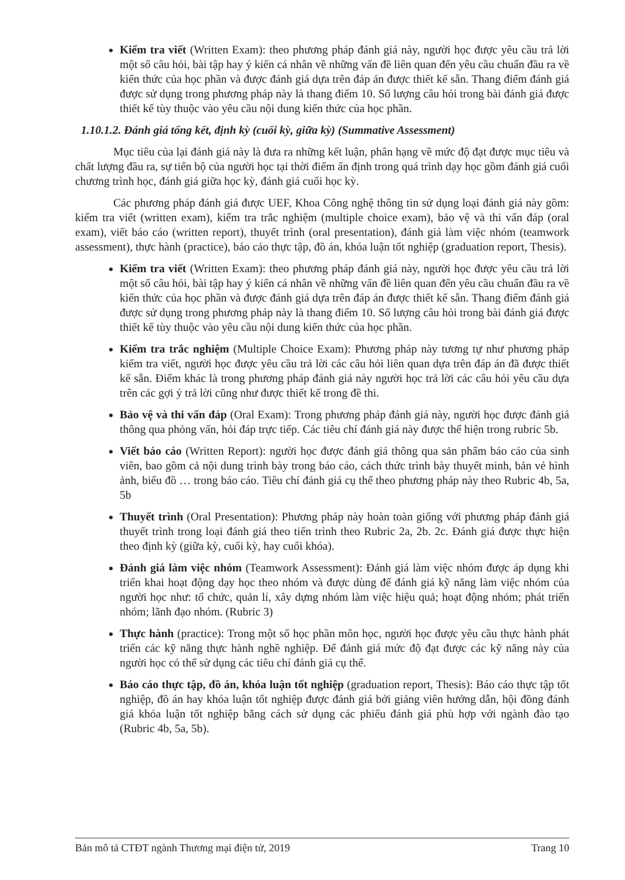Kiểm tra viết (Written Exam): theo phương pháp đánh giá này, người học được yêu cầu trả lời một số câu hỏi, bài tập hay ý kiến cá nhân về những vấn đề liên quan đến yêu cầu chuẩn đầu ra về kiến thức của học phần và được đánh giá dựa trên đáp án được thiết kế sẵn. Thang điểm đánh giá được sử dụng trong phương pháp này là thang điểm 10. Số lượng câu hỏi trong bài đánh giá được thiết kế tùy thuộc vào yêu cầu nội dung kiến thức của học phần.
1.10.1.2. Đánh giá tổng kết, định kỳ (cuối kỳ, giữa kỳ) (Summative Assessment)
Mục tiêu của lại đánh giá này là đưa ra những kết luận, phân hạng về mức độ đạt được mục tiêu và chất lượng đầu ra, sự tiến bộ của người học tại thời điểm ấn định trong quá trình dạy học gồm đánh giá cuối chương trình học, đánh giá giữa học kỳ, đánh giá cuối học kỳ.
Các phương pháp đánh giá được UEF, Khoa Công nghệ thông tin sử dụng loại đánh giá này gồm: kiểm tra viết (written exam), kiểm tra trắc nghiệm (multiple choice exam), bảo vệ và thi vấn đáp (oral exam), viết báo cáo (written report), thuyết trình (oral presentation), đánh giá làm việc nhóm (teamwork assessment), thực hành (practice), báo cáo thực tập, đồ án, khóa luận tốt nghiệp (graduation report, Thesis).
Kiểm tra viết (Written Exam): theo phương pháp đánh giá này, người học được yêu cầu trả lời một số câu hỏi, bài tập hay ý kiến cá nhân về những vấn đề liên quan đến yêu cầu chuẩn đầu ra về kiến thức của học phần và được đánh giá dựa trên đáp án được thiết kế sẵn. Thang điểm đánh giá được sử dụng trong phương pháp này là thang điểm 10. Số lượng câu hỏi trong bài đánh giá được thiết kế tùy thuộc vào yêu cầu nội dung kiến thức của học phần.
Kiểm tra trắc nghiệm (Multiple Choice Exam): Phương pháp này tương tự như phương pháp kiểm tra viết, người học được yêu cầu trả lời các câu hỏi liên quan dựa trên đáp án đã được thiết kế sẵn. Điểm khác là trong phương pháp đánh giá này người học trả lời các câu hỏi yêu cầu dựa trên các gợi ý trả lời cũng như được thiết kế trong đề thi.
Bảo vệ và thi vấn đáp (Oral Exam): Trong phương pháp đánh giá này, người học được đánh giá thông qua phỏng vấn, hỏi đáp trực tiếp. Các tiêu chí đánh giá này được thể hiện trong rubric 5b.
Viết báo cáo (Written Report): người học được đánh giá thông qua sản phẩm báo cáo của sinh viên, bao gồm cả nội dung trình bày trong báo cáo, cách thức trình bày thuyết minh, bản vẻ hình ảnh, biểu đồ … trong báo cáo. Tiêu chí đánh giá cụ thể theo phương pháp này theo Rubric 4b, 5a, 5b
Thuyết trình (Oral Presentation): Phương pháp này hoàn toàn giống với phương pháp đánh giá thuyết trình trong loại đánh giá theo tiến trình theo Rubric 2a, 2b. 2c. Đánh giá được thực hiện theo định kỳ (giữa kỳ, cuối kỳ, hay cuối khóa).
Đánh giá làm việc nhóm (Teamwork Assessment): Đánh giá làm việc nhóm được áp dụng khi triển khai hoạt động dạy học theo nhóm và được dùng để đánh giá kỹ năng làm việc nhóm của người học như: tổ chức, quản lí, xây dựng nhóm làm việc hiệu quả; hoạt động nhóm; phát triển nhóm; lãnh đạo nhóm. (Rubric 3)
Thực hành (practice): Trong một số học phần môn học, người học được yêu cầu thực hành phát triển các kỹ năng thực hành nghề nghiệp. Để đánh giá mức độ đạt được các kỹ năng này của người học có thể sử dụng các tiêu chí đánh giá cụ thể.
Báo cáo thực tập, đồ án, khóa luận tốt nghiệp (graduation report, Thesis): Báo cáo thực tập tốt nghiệp, đồ án hay khóa luận tốt nghiệp được đánh giá bởi giảng viên hướng dẫn, hội đồng đánh giá khóa luận tốt nghiệp bằng cách sử dụng các phiếu đánh giá phù hợp với ngành đào tạo (Rubric 4b, 5a, 5b).
Bản mô tả CTĐT ngành Thương mại điện tử, 2019 Trang 10